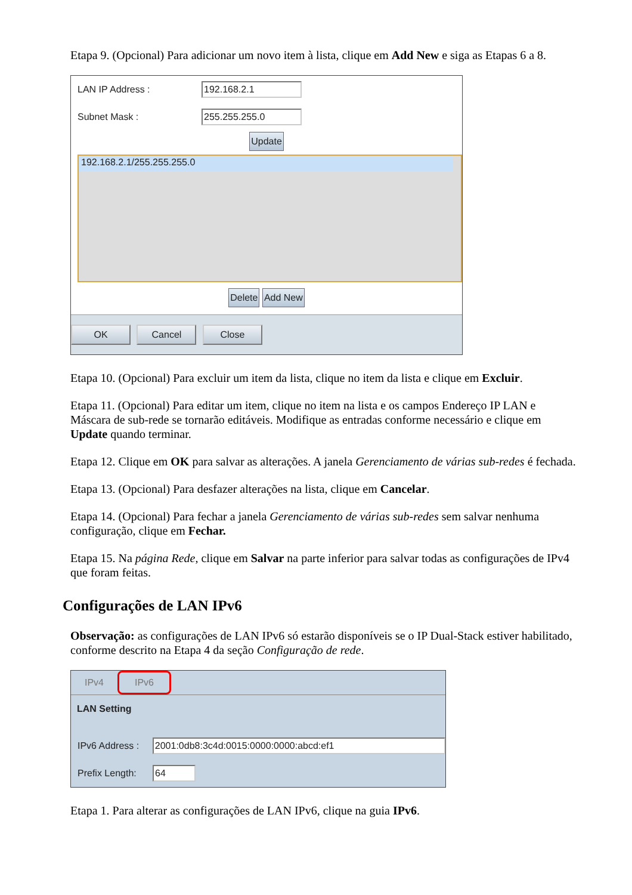Etapa 9. (Opcional) Para adicionar um novo item à lista, clique em Add New e siga as Etapas 6 a 8.
LAN IP Address : 192.168.2.1
Subnet Mask : 255.255.255.0
Update
192.168.2.1/255.255.255.0
Delete Add New
OK Cancel Close
Etapa 10. (Opcional) Para excluir um item da lista, clique no item da lista e clique em Excluir.
Etapa 11. (Opcional) Para editar um item, clique no item na lista e os campos Endereço IP LAN e Máscara de sub-rede se tornarão editáveis. Modifique as entradas conforme necessário e clique em Update quando terminar.
Etapa 12. Clique em OK para salvar as alterações. A janela Gerenciamento de várias sub-redes é fechada.
Etapa 13. (Opcional) Para desfazer alterações na lista, clique em Cancelar.
Etapa 14. (Opcional) Para fechar a janela Gerenciamento de várias sub-redes sem salvar nenhuma configuração, clique em Fechar.
Etapa 15. Na página Rede, clique em Salvar na parte inferior para salvar todas as configurações de IPv4 que foram feitas.
Configurações de LAN IPv6
Observação: as configurações de LAN IPv6 só estarão disponíveis se o IP Dual-Stack estiver habilitado, conforme descrito na Etapa 4 da seção Configuração de rede.
IPv4 IPv6
LAN Setting
IPv6 Address : 2001:0db8:3c4d:0015:0000:0000:abcd:ef1
Prefix Length: 64
Etapa 1. Para alterar as configurações de LAN IPv6, clique na guia IPv6.